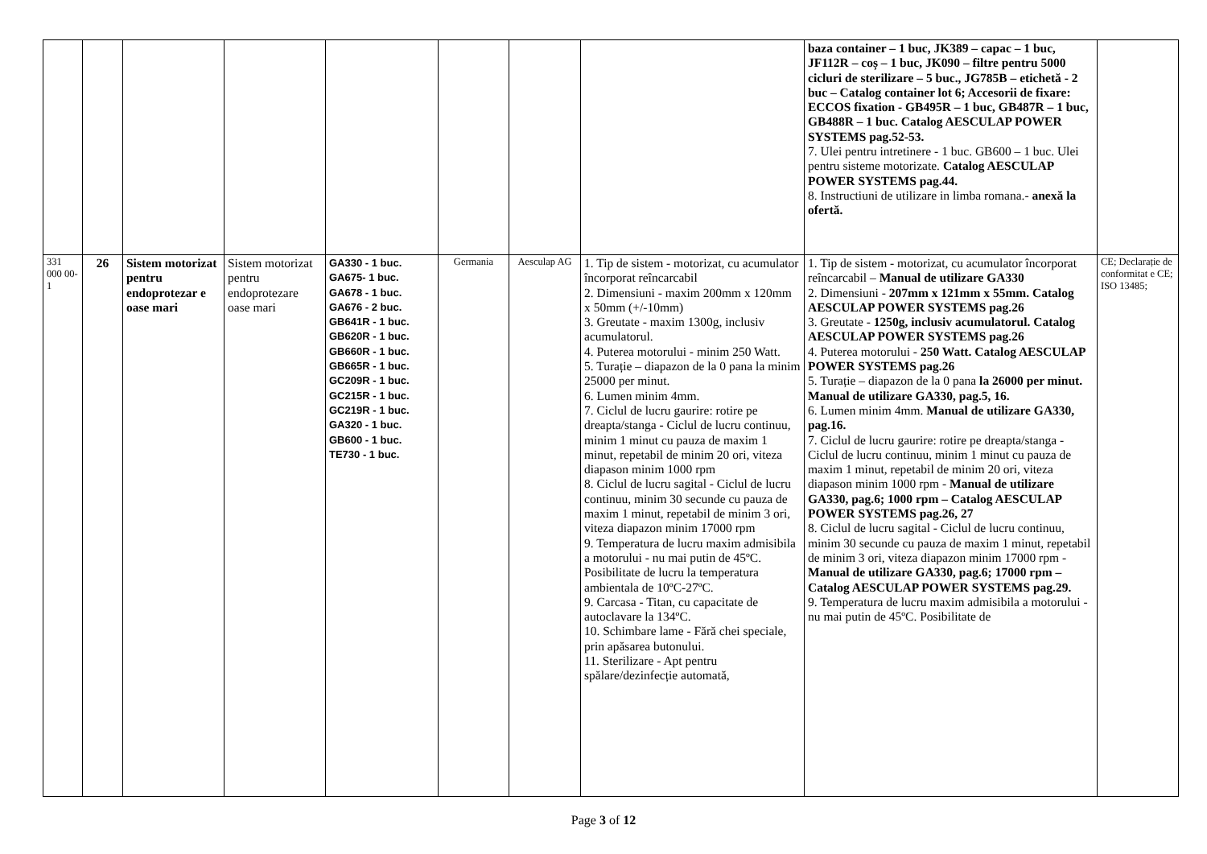| | | | | | | | | baza container – 1 buc, JK389 – capac – 1 buc, JF112R – coș – 1 buc, JK090 – filtre pentru 5000 cicluri de sterilizare – 5 buc., JG785B – etichetă - 2 buc – Catalog container lot 6; Accesorii de fixare: ECCOS fixation - GB495R – 1 buc, GB487R – 1 buc, GB488R – 1 buc. Catalog AESCULAP POWER SYSTEMS pag.52-53. 7. Ulei pentru intretinere - 1 buc. GB600 – 1 buc. Ulei pentru sisteme motorizate. Catalog AESCULAP POWER SYSTEMS pag.44. 8. Instructiuni de utilizare in limba romana.- anexă la ofertă. | |
| 331 000 00-1 | 26 | Sistem motorizat pentru endoprotezar e oase mari | Sistem motorizat pentru endoprotezare oase mari | GA330 - 1 buc. GA675- 1 buc. GA678 - 1 buc. GA676 - 2 buc. GB641R - 1 buc. GB620R - 1 buc. GB660R - 1 buc. GB665R - 1 buc. GC209R - 1 buc. GC215R - 1 buc. GC219R - 1 buc. GA320 - 1 buc. GB600 - 1 buc. TE730 - 1 buc. | Germania | Aesculap AG | 1. Tip de sistem - motorizat, cu acumulator încorporat reîncarcabil 2. Dimensiuni - maxim 200mm x 120mm x 50mm (+/-10mm) 3. Greutate - maxim 1300g, inclusiv acumulatorul. 4. Puterea motorului - minim 250 Watt. 5. Turație – diapazon de la 0 pana la minim 25000 per minut. 6. Lumen minim 4mm. 7. Ciclul de lucru gaurire: rotire pe dreapta/stanga - Ciclul de lucru continuu, minim 1 minut cu pauza de maxim 1 minut, repetabil de minim 20 ori, viteza diapason minim 1000 rpm 8. Ciclul de lucru sagital - Ciclul de lucru continuu, minim 30 secunde cu pauza de maxim 1 minut, repetabil de minim 3 ori, viteza diapazon minim 17000 rpm 9. Temperatura de lucru maxim admisibila a motorului - nu mai putin de 45ºC. Posibilitate de lucru la temperatura ambientala de 10ºC-27ºC. 9. Carcasa - Titan, cu capacitate de autoclavare la 134ºC. 10. Schimbare lame - Fără chei speciale, prin apăsarea butonului. 11. Sterilizare - Apt pentru spălare/dezinfecție automată, | 1. Tip de sistem - motorizat, cu acumulator încorporat reîncarcabil – Manual de utilizare GA330 2. Dimensiuni - 207mm x 121mm x 55mm. Catalog AESCULAP POWER SYSTEMS pag.26 3. Greutate - 1250g, inclusiv acumulatorul. Catalog AESCULAP POWER SYSTEMS pag.26 4. Puterea motorului - 250 Watt. Catalog AESCULAP POWER SYSTEMS pag.26 5. Turație – diapazon de la 0 pana la 26000 per minut. Manual de utilizare GA330, pag.5, 16. 6. Lumen minim 4mm. Manual de utilizare GA330, pag.16. 7. Ciclul de lucru gaurire: rotire pe dreapta/stanga - Ciclul de lucru continuu, minim 1 minut cu pauza de maxim 1 minut, repetabil de minim 20 ori, viteza diapason minim 1000 rpm - Manual de utilizare GA330, pag.6; 1000 rpm – Catalog AESCULAP POWER SYSTEMS pag.26, 27 8. Ciclul de lucru sagital - Ciclul de lucru continuu, minim 30 secunde cu pauza de maxim 1 minut, repetabil de minim 3 ori, viteza diapazon minim 17000 rpm - Manual de utilizare GA330, pag.6; 17000 rpm – Catalog AESCULAP POWER SYSTEMS pag.29. 9. Temperatura de lucru maxim admisibila a motorului - nu mai putin de 45ºC. Posibilitate de | CE; Declarație de conformitat e CE; ISO 13485; |
Page 3 of 12